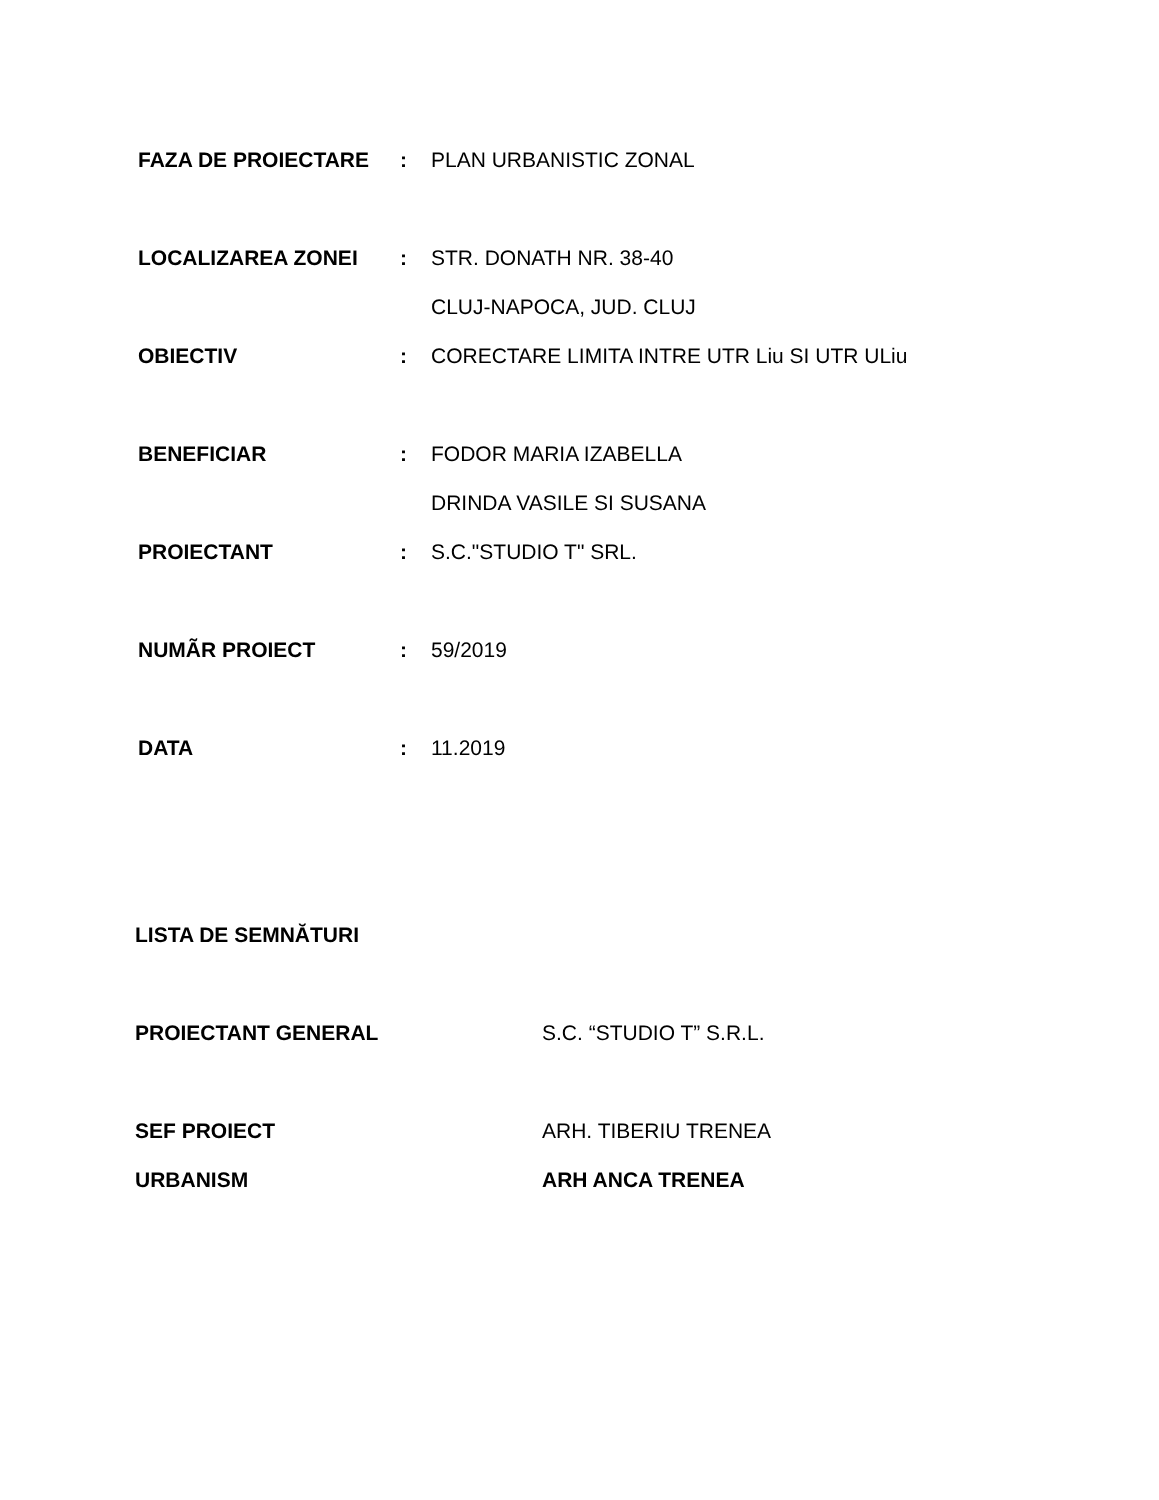FAZA DE PROIECTARE : PLAN URBANISTIC ZONAL
LOCALIZAREA ZONEI : STR. DONATH NR. 38-40
CLUJ-NAPOCA, JUD. CLUJ
OBIECTIV :
CORECTARE LIMITA INTRE UTR Liu SI UTR ULiu
BENEFICIAR : FODOR MARIA IZABELLA
DRINDA VASILE SI SUSANA
PROIECTANT : S.C."STUDIO T" SRL.
NUMÃR PROIECT : 59/2019
DATA : 11.2019
LISTA DE SEMNĂTURI
PROIECTANT GENERAL S.C. “STUDIO T” S.R.L.
SEF PROIECT ARH. TIBERIU TRENEA
URBANISM ARH ANCA TRENEA